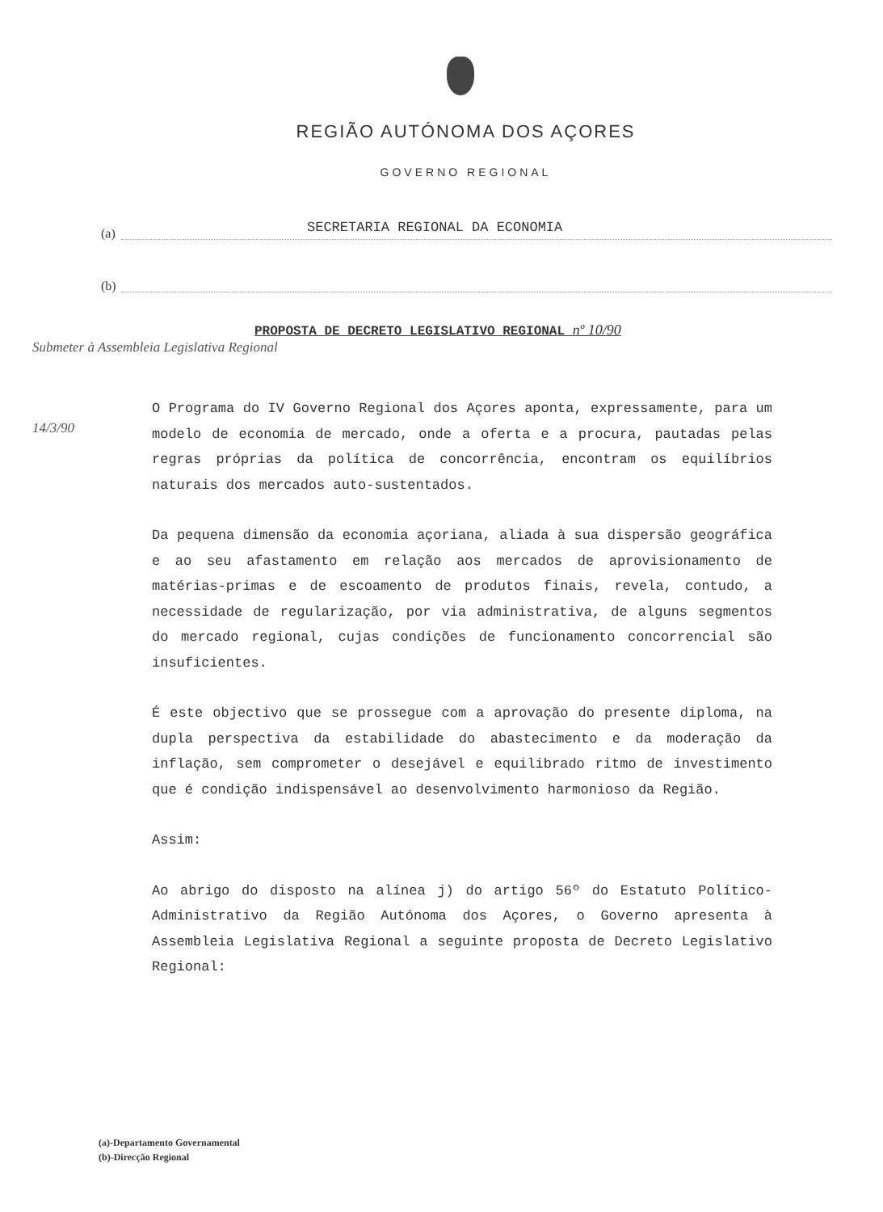REGIÃO AUTÓNOMA DOS AÇORES
GOVERNO REGIONAL
(a)
SECRETARIA REGIONAL DA ECONOMIA
(b)
PROPOSTA DE DECRETO LEGISLATIVO REGIONAL nº 10/90
Submeter à Assembleia Legislativa Regional
14/3/90
O Programa do IV Governo Regional dos Açores aponta, expressamente, para um modelo de economia de mercado, onde a oferta e a procura, pautadas pelas regras próprias da política de concorrência, encontram os equilíbrios naturais dos mercados auto-sustentados.
Da pequena dimensão da economia açoriana, aliada à sua dispersão geográfica e ao seu afastamento em relação aos mercados de aprovisionamento de matérias-primas e de escoamento de produtos finais, revela, contudo, a necessidade de regularização, por via administrativa, de alguns segmentos do mercado regional, cujas condições de funcionamento concorrencial são insuficientes.
É este objectivo que se prossegue com a aprovação do presente diploma, na dupla perspectiva da estabilidade do abastecimento e da moderação da inflação, sem comprometer o desejável e equilibrado ritmo de investimento que é condição indispensável ao desenvolvimento harmonioso da Região.
Assim:
Ao abrigo do disposto na alínea j) do artigo 56º do Estatuto Político-Administrativo da Região Autónoma dos Açores, o Governo apresenta à Assembleia Legislativa Regional a seguinte proposta de Decreto Legislativo Regional:
(a)-Departamento Governamental
(b)-Direcção Regional